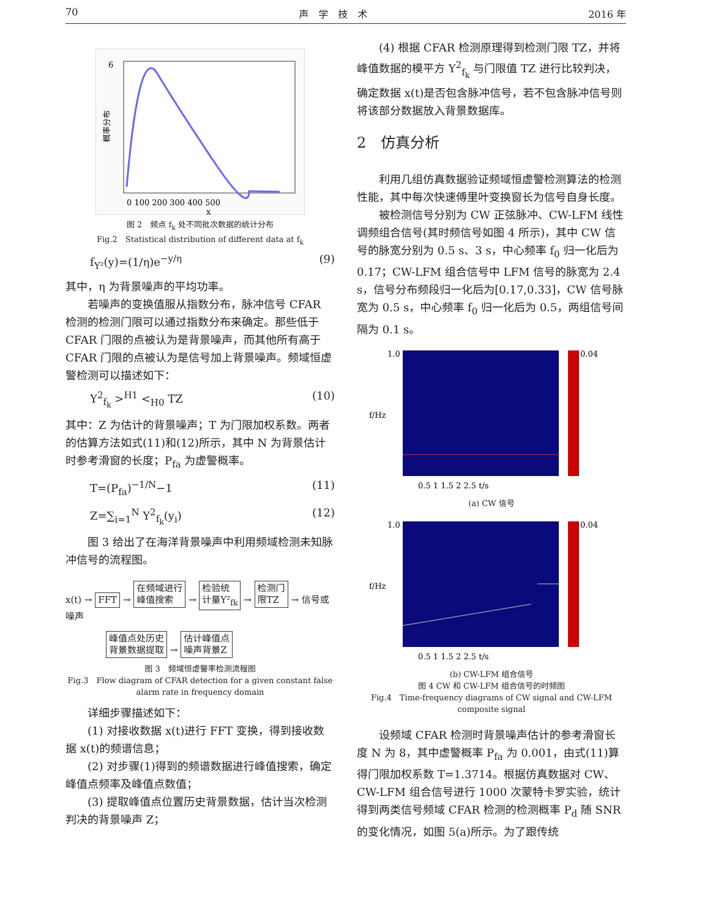70 声　学　技　术 2016 年
6
概率分布
0 100 200 300 400 500
x
图 2　频点 f<sub>k</sub> 处不同批次数据的统计分布
Fig.2　Statistical distribution of different data at f<sub>k</sub>
f<sub>Y²</sub>(y)=(1/η)e<sup>−y/η</sup> (9)
其中，η 为背景噪声的平均功率。
若噪声的变换值服从指数分布，脉冲信号 CFAR 检测的检测门限可以通过指数分布来确定。那些低于 CFAR 门限的点被认为是背景噪声，而其他所有高于 CFAR 门限的点被认为是信号加上背景噪声。频域恒虚警检测可以描述如下：
Y<sup>2</sup><sub>f<sub>k</sub></sub> ><sup>H1</sup> <<sub>H0</sub> TZ (10)
其中：Z 为估计的背景噪声；T 为门限加权系数。两者的估算方法如式(11)和(12)所示，其中 N 为背景估计时参考滑窗的长度；P<sub>fa</sub> 为虚警概率。
T=(P<sub>fa</sub>)<sup>−1/N</sup>−1 (11)
Z=∑<sub>i=1</sub><sup>N</sup> Y<sup>2</sup><sub>f<sub>k</sub></sub>(y<sub>i</sub>) (12)
图 3 给出了在海洋背景噪声中利用频域检测未知脉冲信号的流程图。
x(t) → FFT → 在频域进行
峰值搜索 → 检验统
计量Y²<sub>fk</sub> → 检测门
限TZ → 信号或噪声
峰值点处历史
背景数据提取 → 估计峰值点
噪声背景Z
图 3　频域恒虚警率检测流程图
Fig.3　Flow diagram of CFAR detection for a given constant false alarm rate in frequency domain
详细步骤描述如下：
(1) 对接收数据 x(t)进行 FFT 变换，得到接收数据 x(t)的频谱信息；
(2) 对步骤(1)得到的频谱数据进行峰值搜索，确定峰值点频率及峰值点数值；
(3) 提取峰值点位置历史背景数据，估计当次检测判决的背景噪声 Z；
(4) 根据 CFAR 检测原理得到检测门限 TZ，并将峰值数据的模平方 Y<sup>2</sup><sub>f<sub>k</sub></sub> 与门限值 TZ 进行比较判决，确定数据 x(t)是否包含脉冲信号，若不包含脉冲信号则将该部分数据放入背景数据库。
2　仿真分析
利用几组仿真数据验证频域恒虚警检测算法的检测性能，其中每次快速傅里叶变换窗长为信号自身长度。
被检测信号分别为 CW 正弦脉冲、CW-LFM 线性调频组合信号(其时频信号如图 4 所示)，其中 CW 信号的脉宽分别为 0.5 s、3 s，中心频率 f<sub>0</sub> 归一化后为 0.17；CW-LFM 组合信号中 LFM 信号的脉宽为 2.4 s，信号分布频段归一化后为[0.17,0.33]，CW 信号脉宽为 0.5 s，中心频率 f<sub>0</sub> 归一化后为 0.5，两组信号间隔为 0.1 s。
1.0
f/Hz
0.04
0.5 1 1.5 2 2.5 t/s
(a) CW 信号
1.0
f/Hz
0.04
0.5 1 1.5 2 2.5 t/s
(b) CW-LFM 组合信号
图 4 CW 和 CW-LFM 组合信号的时频图
Fig.4　Time-frequency diagrams of CW signal and CW-LFM composite signal
设频域 CFAR 检测时背景噪声估计的参考滑窗长度 N 为 8，其中虚警概率 P<sub>fa</sub> 为 0.001，由式(11)算得门限加权系数 T=1.3714。根据仿真数据对 CW、CW-LFM 组合信号进行 1000 次蒙特卡罗实验，统计得到两类信号频域 CFAR 检测的检测概率 P<sub>d</sub> 随 SNR 的变化情况，如图 5(a)所示。为了跟传统